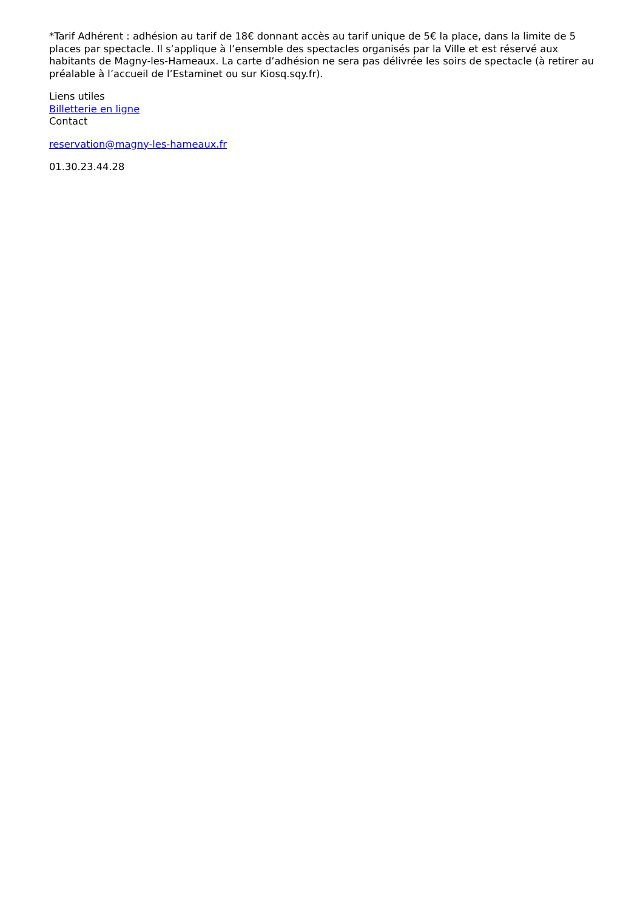*Tarif Adhérent : adhésion au tarif de 18€ donnant accès au tarif unique de 5€ la place, dans la limite de 5 places par spectacle. Il s’applique à l’ensemble des spectacles organisés par la Ville et est réservé aux habitants de Magny-les-Hameaux. La carte d’adhésion ne sera pas délivrée les soirs de spectacle (à retirer au préalable à l’accueil de l’Estaminet ou sur Kiosq.sqy.fr).
Liens utiles
Billetterie en ligne
Contact
reservation@magny-les-hameaux.fr
01.30.23.44.28